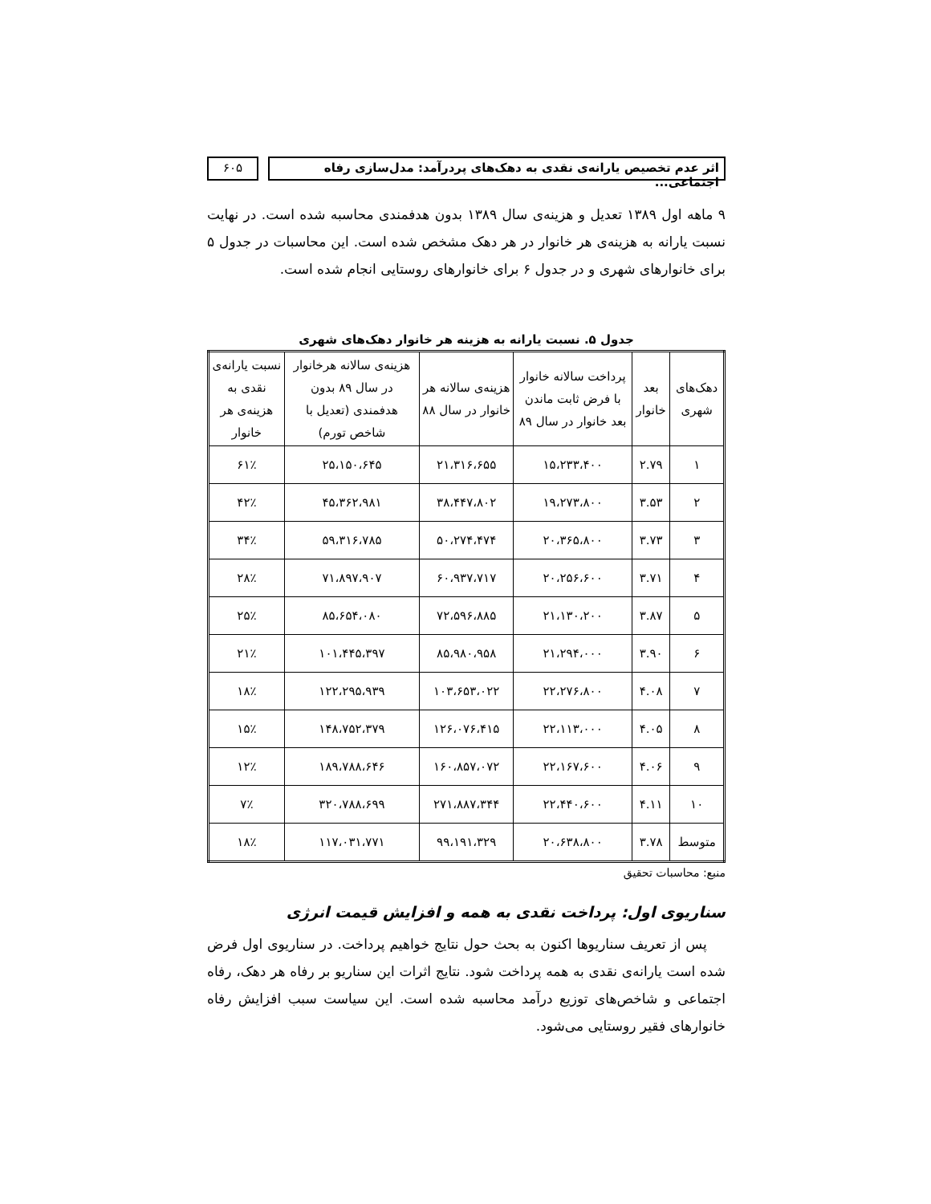اثر عدم تخصیص یارانه‌ی نقدی به دهک‌های پردرآمد: مدل‌سازی رفاه اجتماعی...
۶۰۵
۹ ماهه اول ۱۳۸۹ تعدیل و هزینه‌ی سال ۱۳۸۹ بدون هدفمندی محاسبه شده است. در نهایت نسبت یارانه به هزینه‌ی هر خانوار در هر دهک مشخص شده است. این محاسبات در جدول ۵ برای خانوارهای شهری و در جدول ۶ برای خانوارهای روستایی انجام شده است.
جدول ۵. نسبت یارانه به هزینه هر خانوار دهک‌های شهری
| دهک‌های شهری | بعد خانوار | پرداخت سالانه خانوار با فرض ثابت ماندن بعد خانوار در سال ۸۹ | هزینه‌ی سالانه هر خانوار در سال ۸۸ | هزینه‌ی سالانه هرخانوار در سال ۸۹ بدون هدفمندی (تعدیل با شاخص تورم) | نسبت یارانه‌ی نقدی به هزینه‌ی هر خانوار |
| --- | --- | --- | --- | --- | --- |
| ۱ | ۲.۷۹ | ۱۵،۲۳۳،۴۰۰ | ۲۱،۳۱۶،۶۵۵ | ۲۵،۱۵۰،۶۴۵ | ۶۱٪ |
| ۲ | ۳.۵۳ | ۱۹،۲۷۳،۸۰۰ | ۳۸،۴۴۷،۸۰۲ | ۴۵،۳۶۲،۹۸۱ | ۴۲٪ |
| ۳ | ۳.۷۳ | ۲۰،۳۶۵،۸۰۰ | ۵۰،۲۷۴،۴۷۴ | ۵۹،۳۱۶،۷۸۵ | ۳۴٪ |
| ۴ | ۳.۷۱ | ۲۰،۲۵۶،۶۰۰ | ۶۰،۹۳۷،۷۱۷ | ۷۱،۸۹۷،۹۰۷ | ۲۸٪ |
| ۵ | ۳.۸۷ | ۲۱،۱۳۰،۲۰۰ | ۷۲،۵۹۶،۸۸۵ | ۸۵،۶۵۴،۰۸۰ | ۲۵٪ |
| ۶ | ۳.۹۰ | ۲۱،۲۹۴،۰۰۰ | ۸۵،۹۸۰،۹۵۸ | ۱۰۱،۴۴۵،۳۹۷ | ۲۱٪ |
| ۷ | ۴.۰۸ | ۲۲،۲۷۶،۸۰۰ | ۱۰۳،۶۵۳،۰۲۲ | ۱۲۲،۲۹۵،۹۳۹ | ۱۸٪ |
| ۸ | ۴.۰۵ | ۲۲،۱۱۳،۰۰۰ | ۱۲۶،۰۷۶،۴۱۵ | ۱۴۸،۷۵۲،۳۷۹ | ۱۵٪ |
| ۹ | ۴.۰۶ | ۲۲،۱۶۷،۶۰۰ | ۱۶۰،۸۵۷،۰۷۲ | ۱۸۹،۷۸۸،۶۴۶ | ۱۲٪ |
| ۱۰ | ۴.۱۱ | ۲۲،۴۴۰،۶۰۰ | ۲۷۱،۸۸۷،۳۴۴ | ۳۲۰،۷۸۸،۶۹۹ | ۷٪ |
| متوسط | ۳.۷۸ | ۲۰،۶۳۸،۸۰۰ | ۹۹،۱۹۱،۳۲۹ | ۱۱۷،۰۳۱،۷۷۱ | ۱۸٪ |
منبع: محاسبات تحقیق
سناریوی اول: پرداخت نقدی به همه و افزایش قیمت انرژی
پس از تعریف سناریوها اکنون به بحث حول نتایج خواهیم پرداخت. در سناریوی اول فرض شده است یارانه‌ی نقدی به همه پرداخت شود. نتایج اثرات این سناریو بر رفاه هر دهک، رفاه اجتماعی و شاخص‌های توزیع درآمد محاسبه شده است. این سیاست سبب افزایش رفاه خانوارهای فقیر روستایی می‌شود.